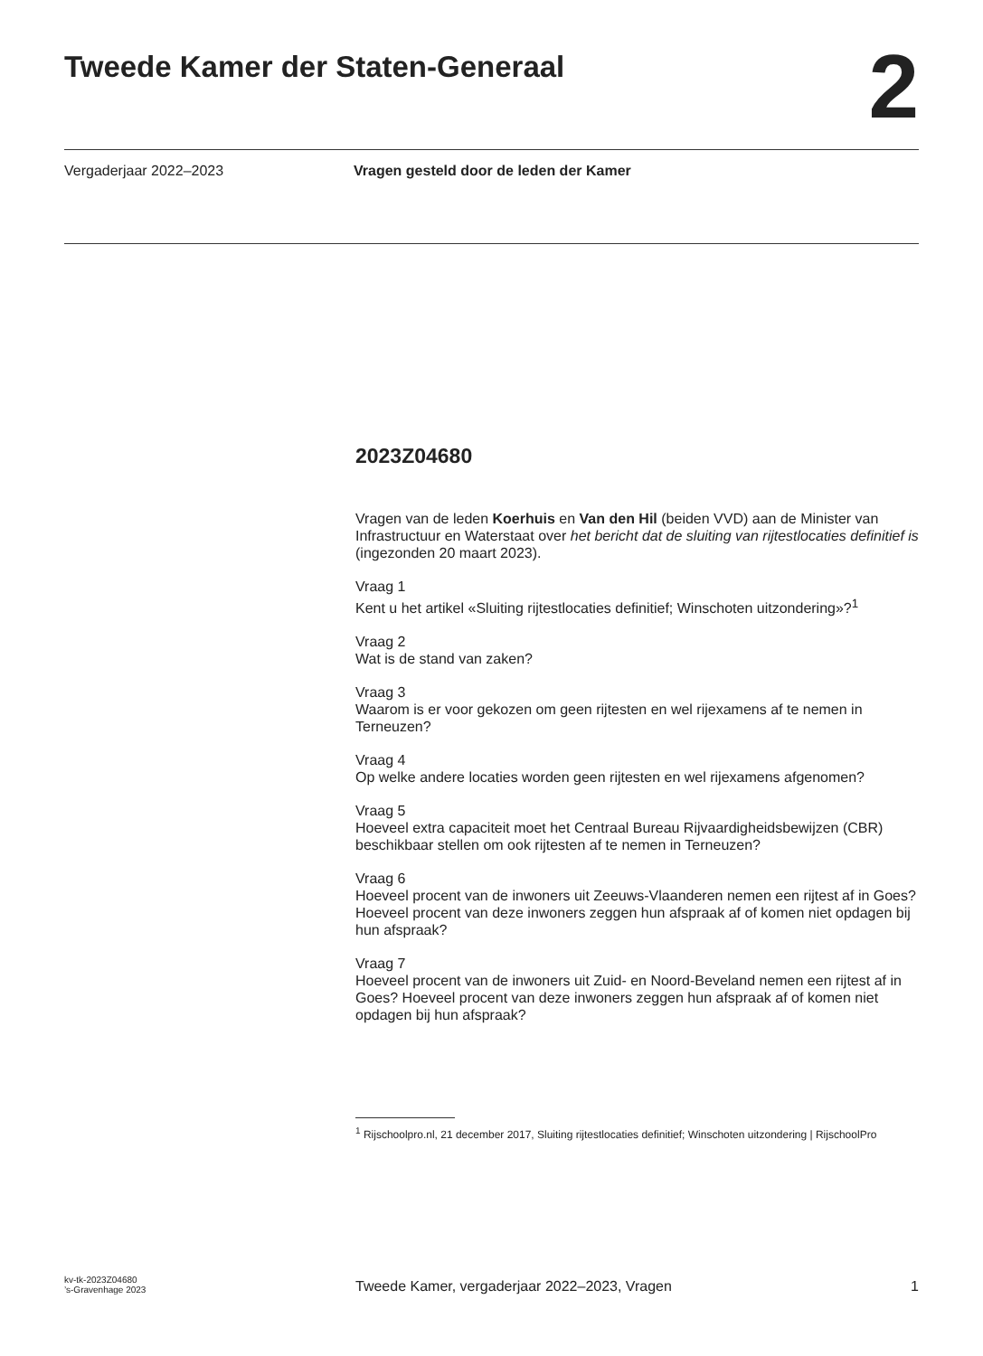Tweede Kamer der Staten-Generaal
2
Vergaderjaar 2022–2023 Vragen gesteld door de leden der Kamer
2023Z04680
Vragen van de leden Koerhuis en Van den Hil (beiden VVD) aan de Minister van Infrastructuur en Waterstaat over het bericht dat de sluiting van rijtestlocaties definitief is (ingezonden 20 maart 2023).
Vraag 1
Kent u het artikel «Sluiting rijtestlocaties definitief; Winschoten uitzondering»?<sup>1</sup>
Vraag 2
Wat is de stand van zaken?
Vraag 3
Waarom is er voor gekozen om geen rijtesten en wel rijexamens af te nemen in Terneuzen?
Vraag 4
Op welke andere locaties worden geen rijtesten en wel rijexamens afgenomen?
Vraag 5
Hoeveel extra capaciteit moet het Centraal Bureau Rijvaardigheidsbewijzen (CBR) beschikbaar stellen om ook rijtesten af te nemen in Terneuzen?
Vraag 6
Hoeveel procent van de inwoners uit Zeeuws-Vlaanderen nemen een rijtest af in Goes? Hoeveel procent van deze inwoners zeggen hun afspraak af of komen niet opdagen bij hun afspraak?
Vraag 7
Hoeveel procent van de inwoners uit Zuid- en Noord-Beveland nemen een rijtest af in Goes? Hoeveel procent van deze inwoners zeggen hun afspraak af of komen niet opdagen bij hun afspraak?
<sup>1</sup> Rijschoolpro.nl, 21 december 2017, Sluiting rijtestlocaties definitief; Winschoten uitzondering | RijschoolPro
kv-tk-2023Z04680
’s-Gravenhage 2023
Tweede Kamer, vergaderjaar 2022–2023, Vragen
1